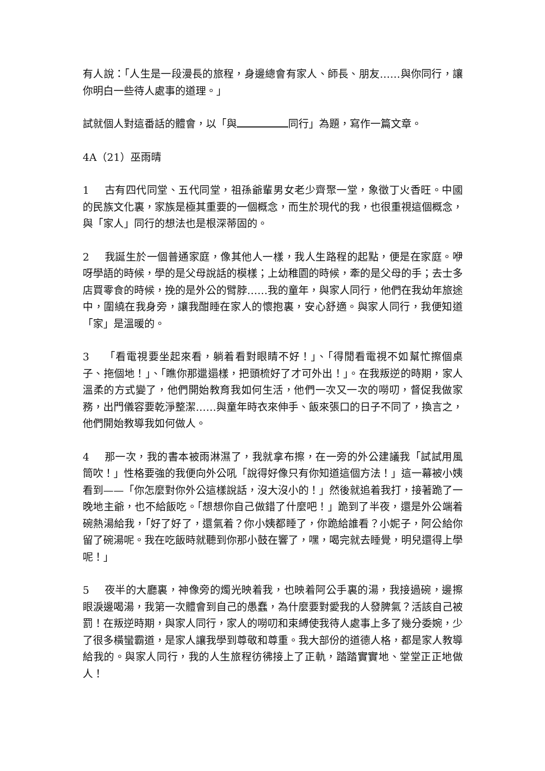有人說：「人生是一段漫長的旅程，身邊總會有家人、師長、朋友……與你同行，讓你明白一些待人處事的道理。」
試就個人對這番話的體會，以「與 同行」為題，寫作一篇文章。
4A（21）巫雨晴
1 古有四代同堂、五代同堂，祖孫爺輩男女老少齊聚一堂，象徵丁火香旺。中國的民族文化裏，家族是極其重要的一個概念，而生於現代的我，也很重視這個概念，與「家人」同行的想法也是根深蒂固的。
2 我誕生於一個普通家庭，像其他人一樣，我人生路程的起點，便是在家庭。咿呀學語的時候，學的是父母說話的模樣；上幼稚園的時候，牽的是父母的手；去士多店買零食的時候，挽的是外公的臂脖……我的童年，與家人同行，他們在我幼年旅途中，圍繞在我身旁，讓我酣睡在家人的懷抱裏，安心舒適。與家人同行，我便知道「家」是溫暖的。
3 「看電視要坐起來看，躺着看對眼睛不好！」、「得閒看電視不如幫忙擦個桌子、拖個地！」、「瞧你那邋遢樣，把頭梳好了才可外出！」。在我叛逆的時期，家人溫柔的方式變了，他們開始教育我如何生活，他們一次又一次的嘮叨，督促我做家務，出門儀容要乾淨整潔……與童年時衣來伸手、飯來張口的日子不同了，換言之，他們開始教導我如何做人。
4 那一次，我的書本被雨淋濕了，我就拿布擦，在一旁的外公建議我「試試用風筒吹！」性格要強的我便向外公吼「說得好像只有你知道這個方法！」這一幕被小姨看到——「你怎麼對你外公這樣說話，沒大沒小的！」然後就追着我打，接著跪了一晚地主爺，也不給飯吃。「想想你自己做錯了什麼吧！」跪到了半夜，還是外公端着碗熱湯給我，「好了好了，還氣着？你小姨都睡了，你跪給誰看？小妮子，阿公給你留了碗湯呢。我在吃飯時就聽到你那小鼓在響了，嘿，喝完就去睡覺，明兒還得上學呢！」
5 夜半的大廳裏，神像旁的燭光映着我，也映着阿公手裏的湯，我接過碗，邊擦眼淚邊喝湯，我第一次體會到自己的愚蠢，為什麼要對愛我的人發脾氣？活該自己被罰！在叛逆時期，與家人同行，家人的嘮叨和束縛使我待人處事上多了幾分委婉，少了很多橫蠻霸道，是家人讓我學到尊敬和尊重。我大部份的道德人格，都是家人教導給我的。與家人同行，我的人生旅程彷彿接上了正軌，踏踏實實地、堂堂正正地做人！